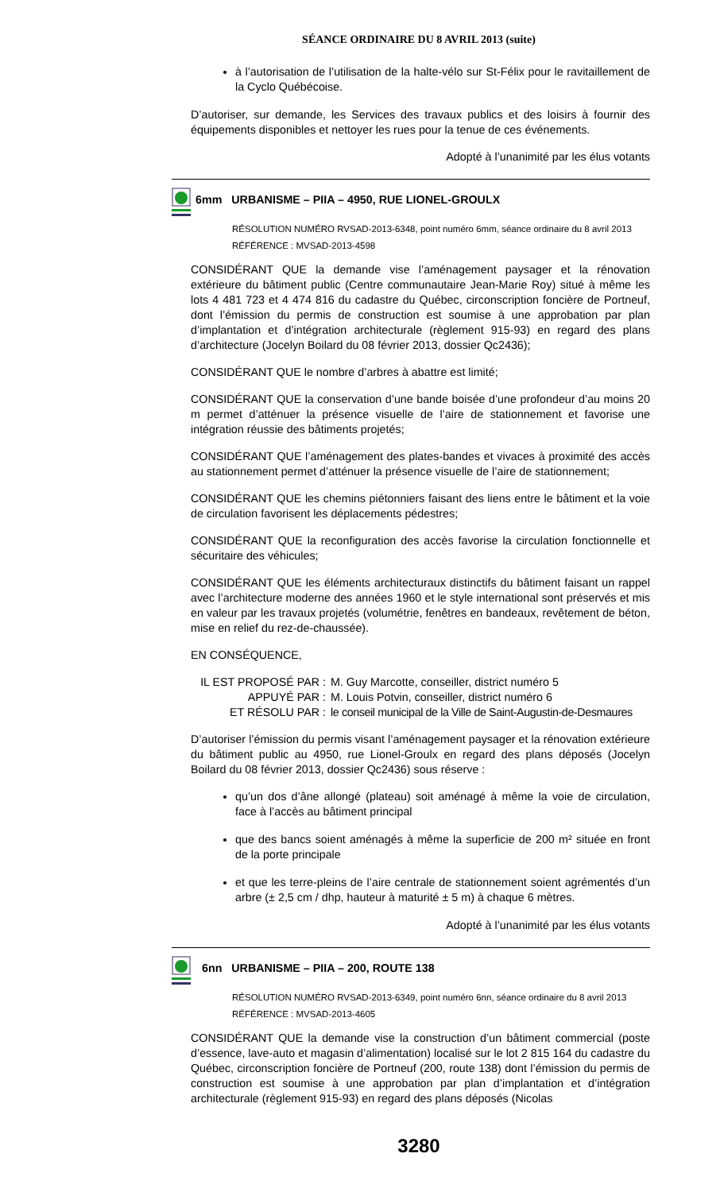SÉANCE ORDINAIRE DU 8 AVRIL 2013 (suite)
à l’autorisation de l’utilisation de la halte-vélo sur St-Félix pour le ravitaillement de la Cyclo Québécoise.
D’autoriser, sur demande, les Services des travaux publics et des loisirs à fournir des équipements disponibles et nettoyer les rues pour la tenue de ces événements.
Adopté à l’unanimité par les élus votants
6mm URBANISME – PIIA – 4950, RUE LIONEL-GROULX
RÉSOLUTION NUMÉRO RVSAD-2013-6348, point numéro 6mm, séance ordinaire du 8 avril 2013
RÉFÉRENCE : MVSAD-2013-4598
CONSIDÉRANT QUE la demande vise l’aménagement paysager et la rénovation extérieure du bâtiment public (Centre communautaire Jean-Marie Roy) situé à même les lots 4 481 723 et 4 474 816 du cadastre du Québec, circonscription foncière de Portneuf, dont l’émission du permis de construction est soumise à une approbation par plan d’implantation et d’intégration architecturale (règlement 915-93) en regard des plans d’architecture (Jocelyn Boilard du 08 février 2013, dossier Qc2436);
CONSIDÉRANT QUE le nombre d’arbres à abattre est limité;
CONSIDÉRANT QUE la conservation d’une bande boisée d’une profondeur d’au moins 20 m permet d’atténuer la présence visuelle de l’aire de stationnement et favorise une intégration réussie des bâtiments projetés;
CONSIDÉRANT QUE l’aménagement des plates-bandes et vivaces à proximité des accès au stationnement permet d’atténuer la présence visuelle de l’aire de stationnement;
CONSIDÉRANT QUE les chemins piétonniers faisant des liens entre le bâtiment et la voie de circulation favorisent les déplacements pédestres;
CONSIDÉRANT QUE la reconfiguration des accès favorise la circulation fonctionnelle et sécuritaire des véhicules;
CONSIDÉRANT QUE les éléments architecturaux distinctifs du bâtiment faisant un rappel avec l’architecture moderne des années 1960 et le style international sont préservés et mis en valeur par les travaux projetés (volumétrie, fenêtres en bandeaux, revêtement de béton, mise en relief du rez-de-chaussée).
EN CONSÉQUENCE,
IL EST PROPOSÉ PAR : M. Guy Marcotte, conseiller, district numéro 5
APPUYÉ PAR : M. Louis Potvin, conseiller, district numéro 6
ET RÉSOLU PAR : le conseil municipal de la Ville de Saint-Augustin-de-Desmaures
D’autoriser l’émission du permis visant l’aménagement paysager et la rénovation extérieure du bâtiment public au 4950, rue Lionel-Groulx en regard des plans déposés (Jocelyn Boilard du 08 février 2013, dossier Qc2436) sous réserve :
qu’un dos d’âne allongé (plateau) soit aménagé à même la voie de circulation, face à l’accès au bâtiment principal
que des bancs soient aménagés à même la superficie de 200 m² située en front de la porte principale
et que les terre-pleins de l’aire centrale de stationnement soient agrémentés d’un arbre (± 2,5 cm / dhp, hauteur à maturité ± 5 m) à chaque 6 mètres.
Adopté à l’unanimité par les élus votants
6nn URBANISME – PIIA – 200, ROUTE 138
RÉSOLUTION NUMÉRO RVSAD-2013-6349, point numéro 6nn, séance ordinaire du 8 avril 2013
RÉFÉRENCE : MVSAD-2013-4605
CONSIDÉRANT QUE la demande vise la construction d’un bâtiment commercial (poste d’essence, lave-auto et magasin d’alimentation) localisé sur le lot 2 815 164 du cadastre du Québec, circonscription foncière de Portneuf (200, route 138) dont l’émission du permis de construction est soumise à une approbation par plan d’implantation et d’intégration architecturale (règlement 915-93) en regard des plans déposés (Nicolas
3280